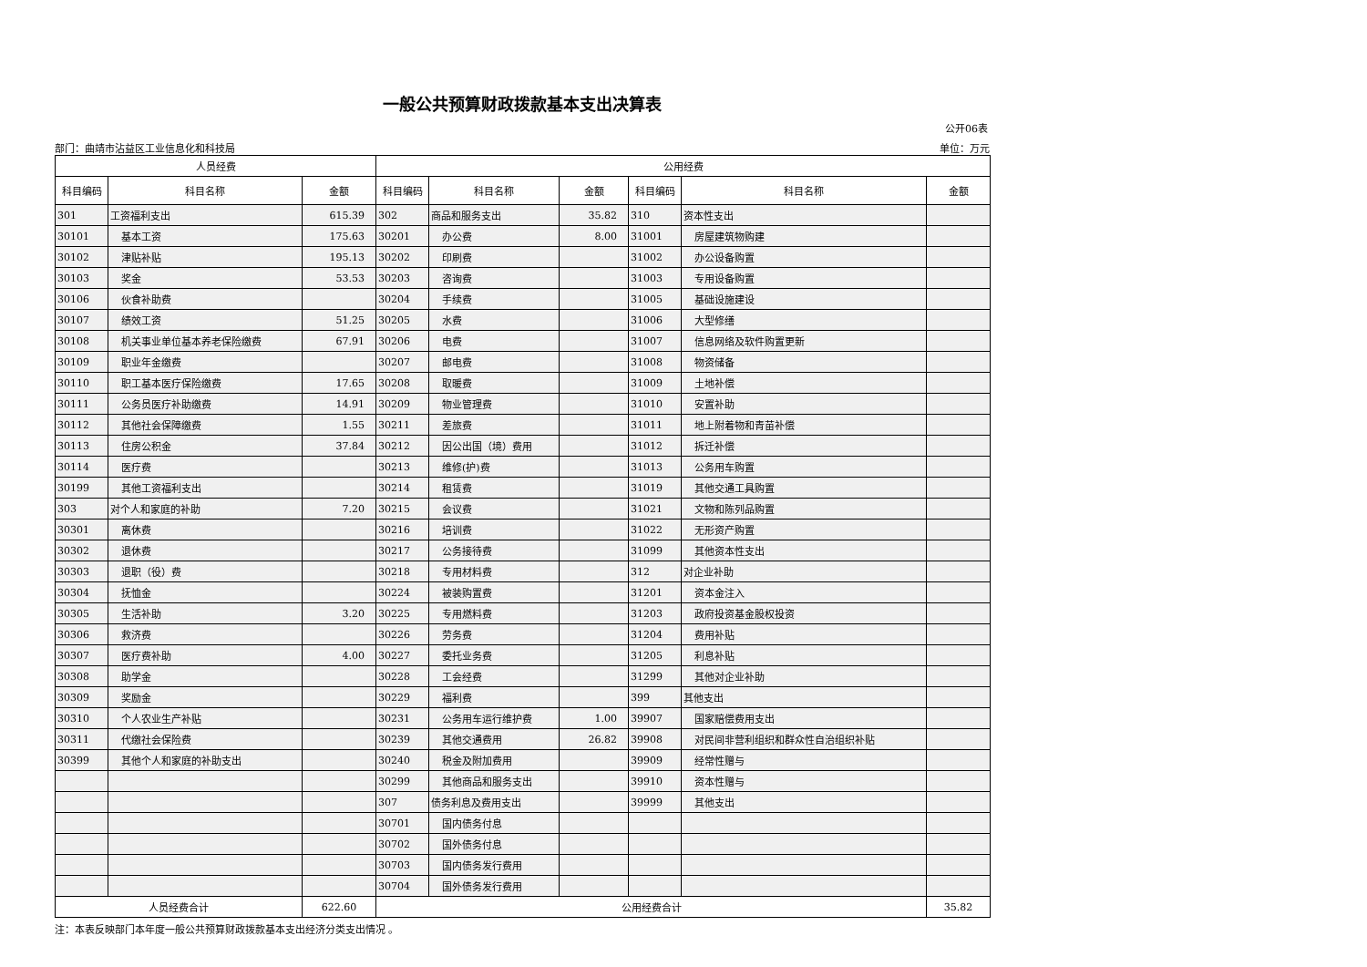一般公共预算财政拨款基本支出决算表
公开06表
部门：曲靖市沾益区工业信息化和科技局 单位：万元
| 人员经费 | | | 公用经费 | | | | | |
| --- | --- | --- | --- | --- | --- | --- | --- | --- |
| 科目编码 | 科目名称 | 金额 | 科目编码 | 科目名称 | 金额 | 科目编码 | 科目名称 | 金额 |
| 301 | 工资福利支出 | 615.39 | 302 | 商品和服务支出 | 35.82 | 310 | 资本性支出 | |
| 30101 | 基本工资 | 175.63 | 30201 | 办公费 | 8.00 | 31001 | 房屋建筑物购建 | |
| 30102 | 津贴补贴 | 195.13 | 30202 | 印刷费 | | 31002 | 办公设备购置 | |
| 30103 | 奖金 | 53.53 | 30203 | 咨询费 | | 31003 | 专用设备购置 | |
| 30106 | 伙食补助费 | | 30204 | 手续费 | | 31005 | 基础设施建设 | |
| 30107 | 绩效工资 | 51.25 | 30205 | 水费 | | 31006 | 大型修缮 | |
| 30108 | 机关事业单位基本养老保险缴费 | 67.91 | 30206 | 电费 | | 31007 | 信息网络及软件购置更新 | |
| 30109 | 职业年金缴费 | | 30207 | 邮电费 | | 31008 | 物资储备 | |
| 30110 | 职工基本医疗保险缴费 | 17.65 | 30208 | 取暖费 | | 31009 | 土地补偿 | |
| 30111 | 公务员医疗补助缴费 | 14.91 | 30209 | 物业管理费 | | 31010 | 安置补助 | |
| 30112 | 其他社会保障缴费 | 1.55 | 30211 | 差旅费 | | 31011 | 地上附着物和青苗补偿 | |
| 30113 | 住房公积金 | 37.84 | 30212 | 因公出国（境）费用 | | 31012 | 拆迁补偿 | |
| 30114 | 医疗费 | | 30213 | 维修(护)费 | | 31013 | 公务用车购置 | |
| 30199 | 其他工资福利支出 | | 30214 | 租赁费 | | 31019 | 其他交通工具购置 | |
| 303 | 对个人和家庭的补助 | 7.20 | 30215 | 会议费 | | 31021 | 文物和陈列品购置 | |
| 30301 | 离休费 | | 30216 | 培训费 | | 31022 | 无形资产购置 | |
| 30302 | 退休费 | | 30217 | 公务接待费 | | 31099 | 其他资本性支出 | |
| 30303 | 退职（役）费 | | 30218 | 专用材料费 | | 312 | 对企业补助 | |
| 30304 | 抚恤金 | | 30224 | 被装购置费 | | 31201 | 资本金注入 | |
| 30305 | 生活补助 | 3.20 | 30225 | 专用燃料费 | | 31203 | 政府投资基金股权投资 | |
| 30306 | 救济费 | | 30226 | 劳务费 | | 31204 | 费用补贴 | |
| 30307 | 医疗费补助 | 4.00 | 30227 | 委托业务费 | | 31205 | 利息补贴 | |
| 30308 | 助学金 | | 30228 | 工会经费 | | 31299 | 其他对企业补助 | |
| 30309 | 奖励金 | | 30229 | 福利费 | | 399 | 其他支出 | |
| 30310 | 个人农业生产补贴 | | 30231 | 公务用车运行维护费 | 1.00 | 39907 | 国家赔偿费用支出 | |
| 30311 | 代缴社会保险费 | | 30239 | 其他交通费用 | 26.82 | 39908 | 对民间非营利组织和群众性自治组织补贴 | |
| 30399 | 其他个人和家庭的补助支出 | | 30240 | 税金及附加费用 | | 39909 | 经常性赠与 | |
| | | | 30299 | 其他商品和服务支出 | | 39910 | 资本性赠与 | |
| | | | 307 | 债务利息及费用支出 | | 39999 | 其他支出 | |
| | | | 30701 | 国内债务付息 | | | | |
| | | | 30702 | 国外债务付息 | | | | |
| | | | 30703 | 国内债务发行费用 | | | | |
| | | | 30704 | 国外债务发行费用 | | | | |
| 人员经费合计 | | 622.60 | 公用经费合计 | | | | | 35.82 |
注：本表反映部门本年度一般公共预算财政拨款基本支出经济分类支出情况 。